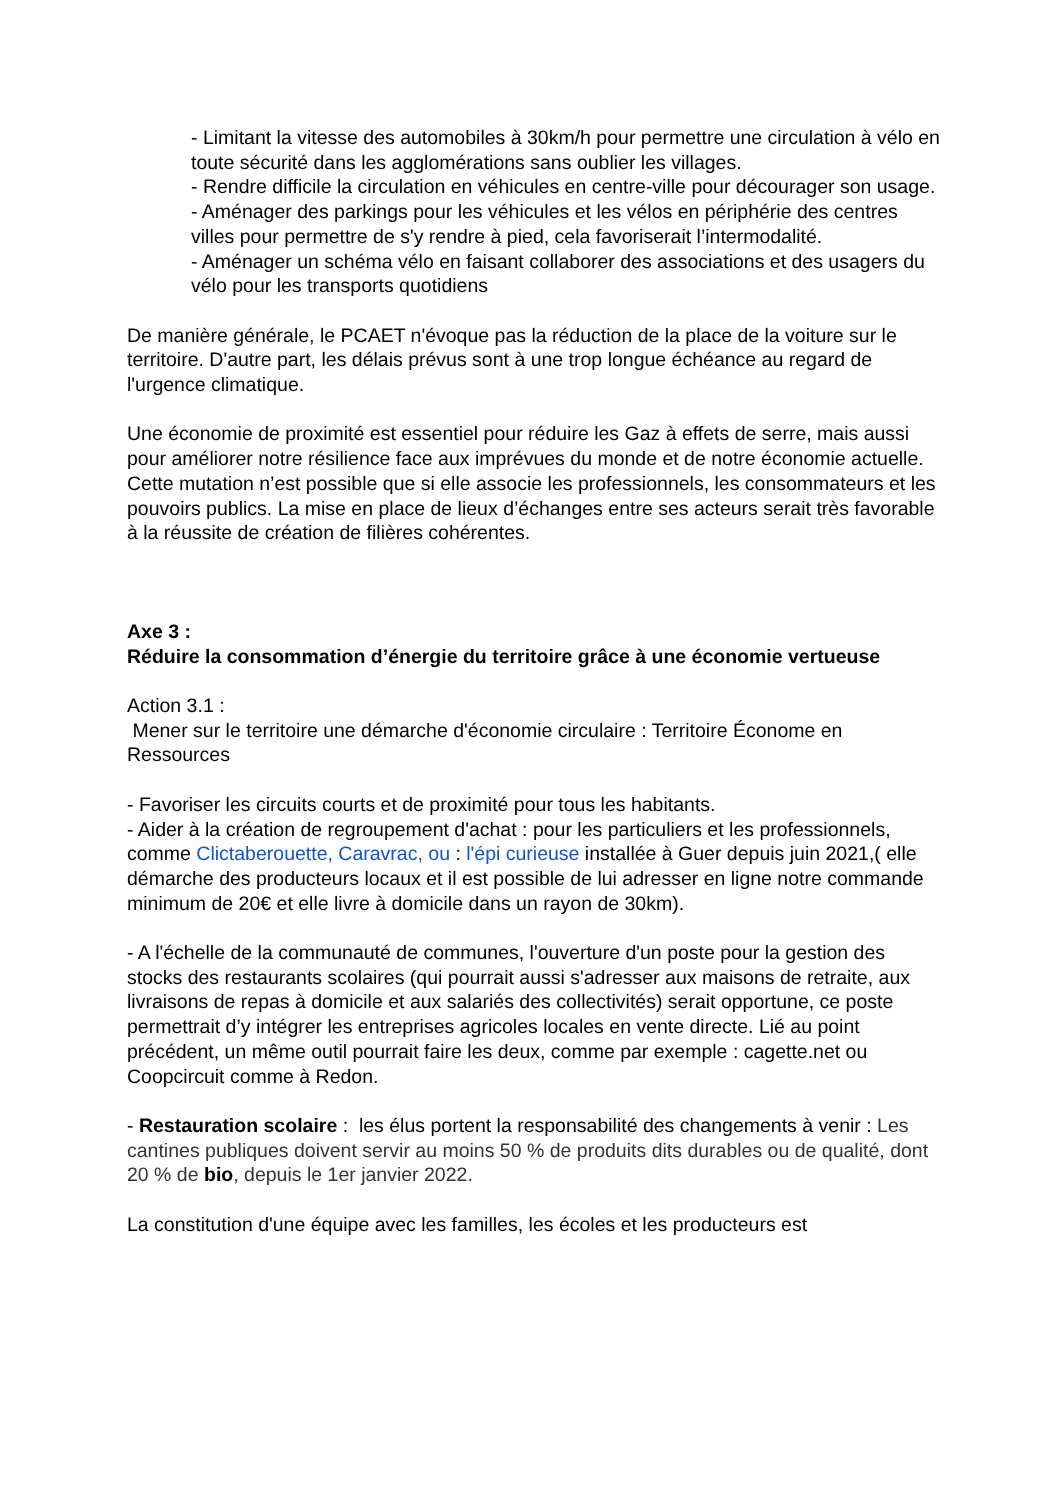- Limitant la vitesse des automobiles à 30km/h pour permettre une circulation à vélo en toute sécurité dans les agglomérations sans oublier les villages.
- Rendre difficile la circulation en véhicules en centre-ville pour décourager son usage.
- Aménager des parkings pour les véhicules et les vélos en périphérie des centres villes pour permettre de s'y rendre à pied, cela favoriserait l’intermodalité.
- Aménager un schéma vélo en faisant collaborer des associations et des usagers du vélo pour les transports quotidiens
De manière générale, le PCAET n'évoque pas la réduction de la place de la voiture sur le territoire. D'autre part, les délais prévus sont à une trop longue échéance au regard de l'urgence climatique.
Une économie de proximité est essentiel pour réduire les Gaz à effets de serre, mais aussi pour améliorer notre résilience face aux imprévues du monde et de notre économie actuelle. Cette mutation n’est possible que si elle associe les professionnels, les consommateurs et les pouvoirs publics. La mise en place de lieux d’échanges entre ses acteurs serait très favorable à la réussite de création de filières cohérentes.
Axe 3 :
Réduire la consommation d’énergie du territoire grâce à une économie vertueuse
Action 3.1 :
Mener sur le territoire une démarche d'économie circulaire : Territoire Économe en Ressources
- Favoriser les circuits courts et de proximité pour tous les habitants.
- Aider à la création de regroupement d'achat : pour les particuliers et les professionnels, comme Clictaberouette, Caravrac, ou : l'épi curieuse installée à Guer depuis juin 2021,( elle démarche des producteurs locaux et il est possible de lui adresser en ligne notre commande minimum de 20€ et elle livre à domicile dans un rayon de 30km).
- A l'échelle de la communauté de communes, l'ouverture d'un poste pour la gestion des stocks des restaurants scolaires (qui pourrait aussi s'adresser aux maisons de retraite, aux livraisons de repas à domicile et aux salariés des collectivités) serait opportune, ce poste permettrait d’y intégrer les entreprises agricoles locales en vente directe. Lié au point précédent, un même outil pourrait faire les deux, comme par exemple : cagette.net ou Coopcircuit comme à Redon.
- Restauration scolaire : les élus portent la responsabilité des changements à venir : Les cantines publiques doivent servir au moins 50 % de produits dits durables ou de qualité, dont 20 % de bio, depuis le 1er janvier 2022.
La constitution d'une équipe avec les familles, les écoles et les producteurs est